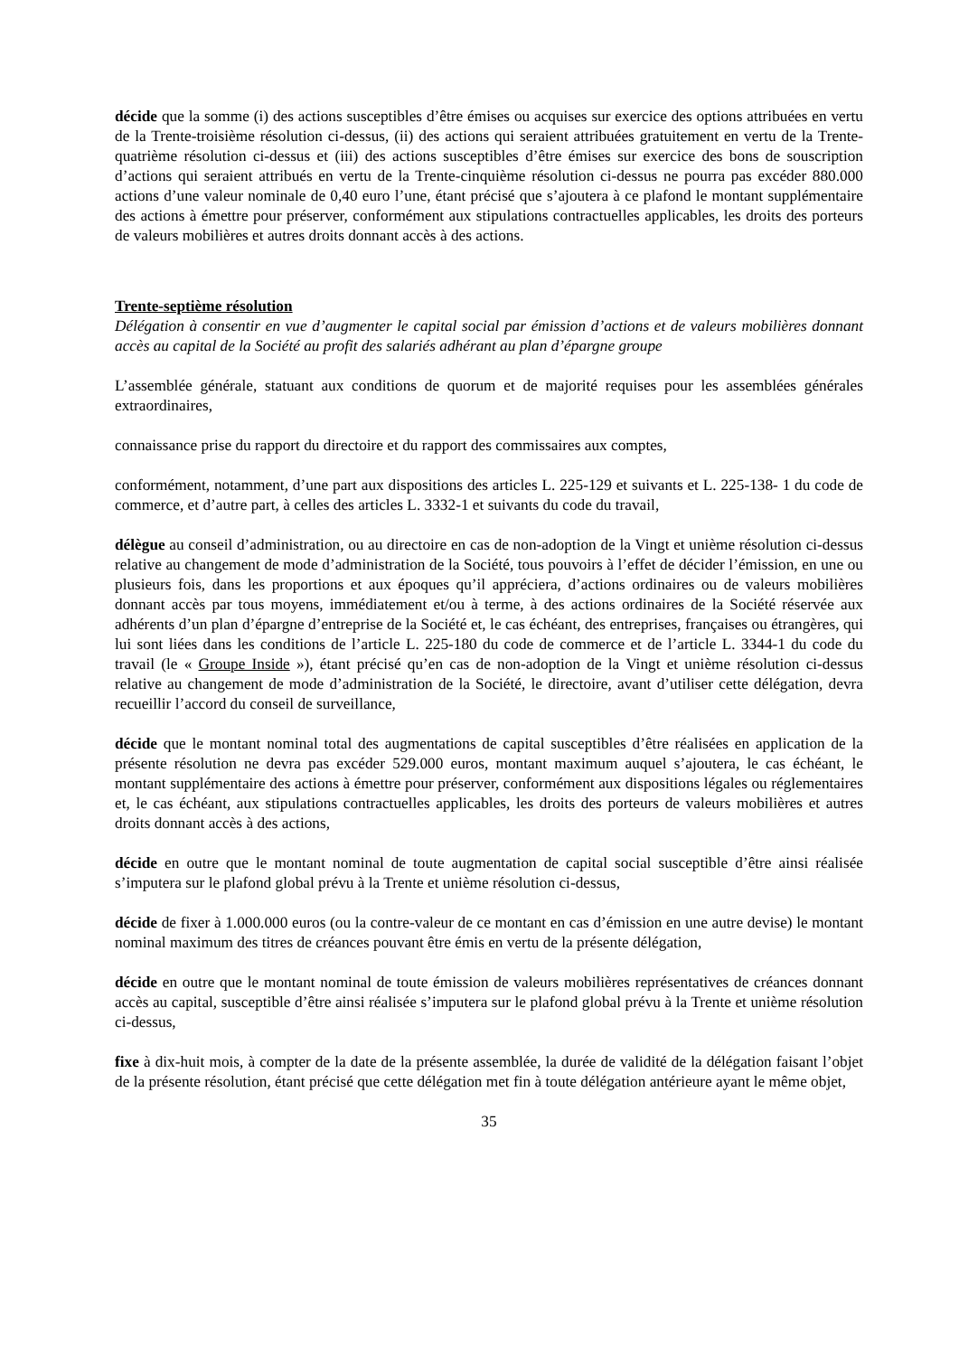décide que la somme (i) des actions susceptibles d’être émises ou acquises sur exercice des options attribuées en vertu de la Trente-troisième résolution ci-dessus, (ii) des actions qui seraient attribuées gratuitement en vertu de la Trente-quatrième résolution ci-dessus et (iii) des actions susceptibles d’être émises sur exercice des bons de souscription d’actions qui seraient attribués en vertu de la Trente-cinquième résolution ci-dessus ne pourra pas excéder 880.000 actions d’une valeur nominale de 0,40 euro l’une, étant précisé que s’ajoutera à ce plafond le montant supplémentaire des actions à émettre pour préserver, conformément aux stipulations contractuelles applicables, les droits des porteurs de valeurs mobilières et autres droits donnant accès à des actions.
Trente-septième résolution
Délégation à consentir en vue d’augmenter le capital social par émission d’actions et de valeurs mobilières donnant accès au capital de la Société au profit des salariés adhérant au plan d’épargne groupe
L’assemblée générale, statuant aux conditions de quorum et de majorité requises pour les assemblées générales extraordinaires,
connaissance prise du rapport du directoire et du rapport des commissaires aux comptes,
conformément, notamment, d’une part aux dispositions des articles L. 225-129 et suivants et L. 225-138- 1 du code de commerce, et d’autre part, à celles des articles L. 3332-1 et suivants du code du travail,
délègue au conseil d’administration, ou au directoire en cas de non-adoption de la Vingt et unième résolution ci-dessus relative au changement de mode d’administration de la Société, tous pouvoirs à l’effet de décider l’émission, en une ou plusieurs fois, dans les proportions et aux époques qu’il appréciera, d’actions ordinaires ou de valeurs mobilières donnant accès par tous moyens, immédiatement et/ou à terme, à des actions ordinaires de la Société réservée aux adhérents d’un plan d’épargne d’entreprise de la Société et, le cas échéant, des entreprises, françaises ou étrangères, qui lui sont liées dans les conditions de l’article L. 225-180 du code de commerce et de l’article L. 3344-1 du code du travail (le « Groupe Inside »), étant précisé qu’en cas de non-adoption de la Vingt et unième résolution ci-dessus relative au changement de mode d’administration de la Société, le directoire, avant d’utiliser cette délégation, devra recueillir l’accord du conseil de surveillance,
décide que le montant nominal total des augmentations de capital susceptibles d’être réalisées en application de la présente résolution ne devra pas excéder 529.000 euros, montant maximum auquel s’ajoutera, le cas échéant, le montant supplémentaire des actions à émettre pour préserver, conformément aux dispositions légales ou réglementaires et, le cas échéant, aux stipulations contractuelles applicables, les droits des porteurs de valeurs mobilières et autres droits donnant accès à des actions,
décide en outre que le montant nominal de toute augmentation de capital social susceptible d’être ainsi réalisée s’imputera sur le plafond global prévu à la Trente et unième résolution ci-dessus,
décide de fixer à 1.000.000 euros (ou la contre-valeur de ce montant en cas d’émission en une autre devise) le montant nominal maximum des titres de créances pouvant être émis en vertu de la présente délégation,
décide en outre que le montant nominal de toute émission de valeurs mobilières représentatives de créances donnant accès au capital, susceptible d’être ainsi réalisée s’imputera sur le plafond global prévu à la Trente et unième résolution ci-dessus,
fixe à dix-huit mois, à compter de la date de la présente assemblée, la durée de validité de la délégation faisant l’objet de la présente résolution, étant précisé que cette délégation met fin à toute délégation antérieure ayant le même objet,
35